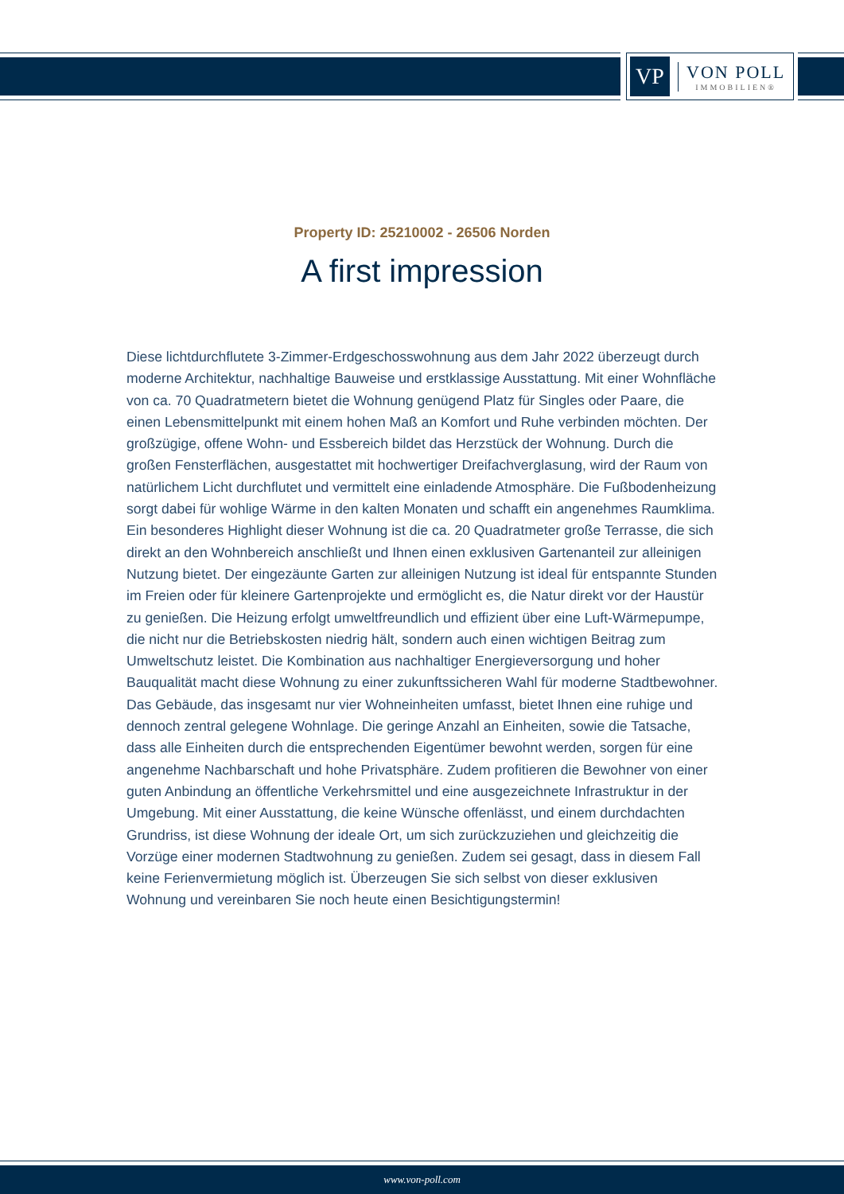VP
VON POLL
IMMOBILIEN®
Property ID: 25210002 - 26506 Norden
A first impression
Diese lichtdurchflutete 3-Zimmer-Erdgeschosswohnung aus dem Jahr 2022 überzeugt durch moderne Architektur, nachhaltige Bauweise und erstklassige Ausstattung. Mit einer Wohnfläche von ca. 70 Quadratmetern bietet die Wohnung genügend Platz für Singles oder Paare, die einen Lebensmittelpunkt mit einem hohen Maß an Komfort und Ruhe verbinden möchten. Der großzügige, offene Wohn- und Essbereich bildet das Herzstück der Wohnung. Durch die großen Fensterflächen, ausgestattet mit hochwertiger Dreifachverglasung, wird der Raum von natürlichem Licht durchflutet und vermittelt eine einladende Atmosphäre. Die Fußbodenheizung sorgt dabei für wohlige Wärme in den kalten Monaten und schafft ein angenehmes Raumklima. Ein besonderes Highlight dieser Wohnung ist die ca. 20 Quadratmeter große Terrasse, die sich direkt an den Wohnbereich anschließt und Ihnen einen exklusiven Gartenanteil zur alleinigen Nutzung bietet. Der eingezäunte Garten zur alleinigen Nutzung ist ideal für entspannte Stunden im Freien oder für kleinere Gartenprojekte und ermöglicht es, die Natur direkt vor der Haustür zu genießen. Die Heizung erfolgt umweltfreundlich und effizient über eine Luft-Wärmepumpe, die nicht nur die Betriebskosten niedrig hält, sondern auch einen wichtigen Beitrag zum Umweltschutz leistet. Die Kombination aus nachhaltiger Energieversorgung und hoher Bauqualität macht diese Wohnung zu einer zukunftssicheren Wahl für moderne Stadtbewohner. Das Gebäude, das insgesamt nur vier Wohneinheiten umfasst, bietet Ihnen eine ruhige und dennoch zentral gelegene Wohnlage. Die geringe Anzahl an Einheiten, sowie die Tatsache, dass alle Einheiten durch die entsprechenden Eigentümer bewohnt werden, sorgen für eine angenehme Nachbarschaft und hohe Privatsphäre. Zudem profitieren die Bewohner von einer guten Anbindung an öffentliche Verkehrsmittel und eine ausgezeichnete Infrastruktur in der Umgebung. Mit einer Ausstattung, die keine Wünsche offenlässt, und einem durchdachten Grundriss, ist diese Wohnung der ideale Ort, um sich zurückzuziehen und gleichzeitig die Vorzüge einer modernen Stadtwohnung zu genießen. Zudem sei gesagt, dass in diesem Fall keine Ferienvermietung möglich ist. Überzeugen Sie sich selbst von dieser exklusiven Wohnung und vereinbaren Sie noch heute einen Besichtigungstermin!
www.von-poll.com